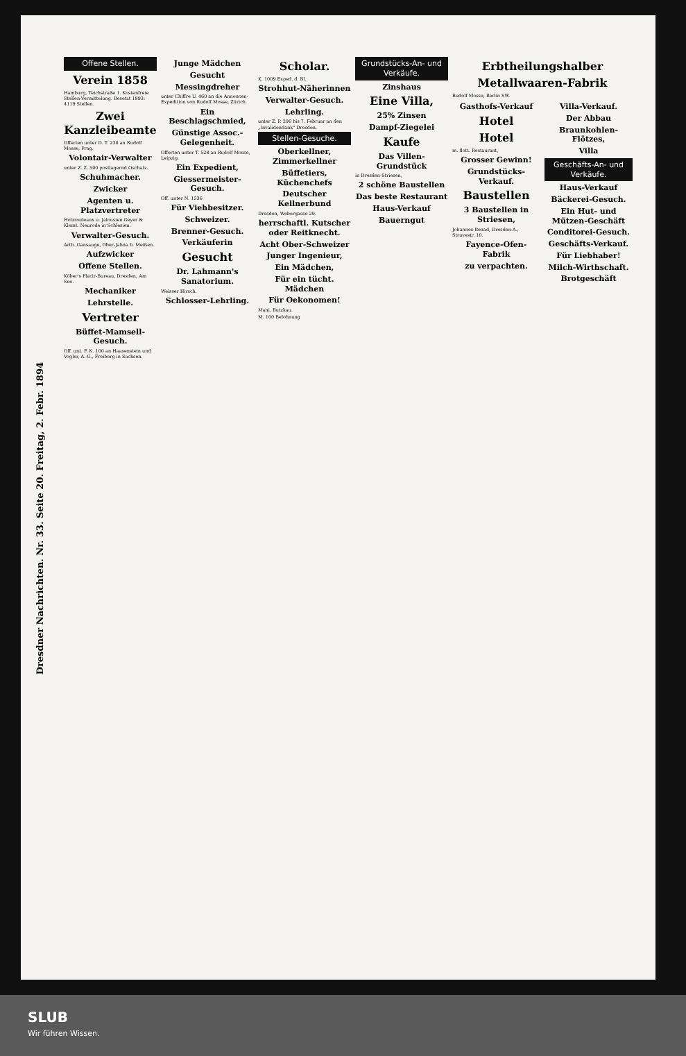Dresdner Nachrichten. Nr. 33. Seite 20. Freitag, 2. Febr. 1894
Offene Stellen.
Verein 1858
Hamburg, Teichstraße 1. Kostenfreie Stellen-Vermittelung. Besetzt 1893: 4119 Stellen.
Zwei Kanzleibeamte
Offerten unter D. T. 238 an Rudolf Mosse, Prag.
Volontair-Verwalter
unter Z. Z. 500 postlagernd Oschatz.
Schuhmacher.
Zwicker
Agenten u. Platzvertreter
Holzrouleaux u. Jalousien Geyer & Klemt. Neurode in Schlesien.
Verwalter-Gesuch.
Arth. Gansauge, Ober-Jahna b. Meißen.
Aufzwicker
Offene Stellen.
Köber's Placir-Bureau, Dresden, Am See.
Mechaniker
Lehrstelle.
Vertreter
Büffet-Mamsell-Gesuch.
Off. unt. F. K. 100 an Haasenstein und Vogler, A.-G., Freiberg in Sachsen.
Junge Mädchen
Gesucht
Messingdreher
unter Chiffre U. 460 an die Annoncen-Expedition von Rudolf Mosse, Zürich.
Ein Beschlagschmied,
Günstige Assoc.-Gelegenheit.
Offerten unter T. 528 an Rudolf Mosse, Leipzig.
Ein Expedient,
Giessermeister-Gesuch.
Off. unter N. 1536
Für Viehbesitzer.
Schweizer.
Brenner-Gesuch.
Verkäuferin
Gesucht
Dr. Lahmann's Sanatorium.
Weisser Hirsch.
Schlosser-Lehrling.
Scholar.
K. 1009 Exped. d. Bl.
Strohhut-Näherinnen
Verwalter-Gesuch.
Lehrling.
unter Z. P. 206 bis 7. Februar an den „Invalidendank" Dresden.
Stellen-Gesuche.
Oberkellner, Zimmerkellner
Büffetiers, Küchenchefs
Deutscher Kellnerbund
Dresden, Webergasse 29.
herrschaftl. Kutscher oder Reitknecht.
Acht Ober-Schweizer
Junger Ingenieur,
Ein Mädchen,
Für ein tücht. Mädchen
Für Oekonomen!
Mani, Butzkau.
M. 100 Belohnung
Grundstücks-An- und Verkäufe.
Zinshaus
Eine Villa,
25% Zinsen
Dampf-Ziegelei
Kaufe
Das Villen-Grundstück
in Dresden-Striesen,
2 schöne Baustellen
Das beste Restaurant
Haus-Verkauf
Bauerngut
Erbtheilungshalber
Metallwaaren-Fabrik
Rudolf Mosse, Berlin SW.
Gasthofs-Verkauf
Hotel
Hotel
m. flott. Restaurant,
Grosser Gewinn!
Grundstücks-Verkauf.
Baustellen
3 Baustellen in Striesen,
Johannes Benad, Dresden-A., Struvestr. 10.
Fayence-Ofen-Fabrik
zu verpachten.
Villa-Verkauf.
Der Abbau
Braunkohlen-Flötzes,
Villa
Geschäfts-An- und Verkäufe.
Haus-Verkauf
Bäckerei-Gesuch.
Ein Hut- und Mützen-Geschäft
Conditorei-Gesuch.
Geschäfts-Verkauf.
Für Liebhaber!
Milch-Wirthschaft.
Brotgeschäft
SLUB
Wir führen Wissen.